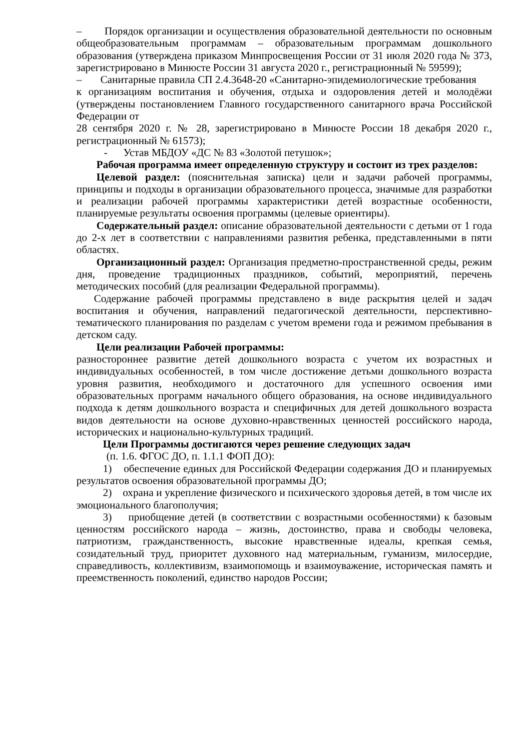– Порядок организации и осуществления образовательной деятельности по основным общеобразовательным программам – образовательным программам дошкольного образования (утверждена приказом Минпросвещения России от 31 июля 2020 года № 373, зарегистрировано в Минюсте России 31 августа 2020 г., регистрационный № 59599);
– Санитарные правила СП 2.4.3648-20 «Санитарно-эпидемиологические требования
к организациям воспитания и обучения, отдыха и оздоровления детей и молодёжи (утверждены постановлением Главного государственного санитарного врача Российской Федерации от
28 сентября 2020 г. № 28, зарегистрировано в Минюсте России 18 декабря 2020 г., регистрационный № 61573);
- Устав МБДОУ «ДС № 83 «Золотой петушок»;
Рабочая программа имеет определенную структуру и состоит из трех разделов:
Целевой раздел: (пояснительная записка) цели и задачи рабочей программы, принципы и подходы в организации образовательного процесса, значимые для разработки и реализации рабочей программы характеристики детей возрастные особенности, планируемые результаты освоения программы (целевые ориентиры).
Содержательный раздел: описание образовательной деятельности с детьми от 1 года до 2-х лет в соответствии с направлениями развития ребенка, представленными в пяти областях.
Организационный раздел: Организация предметно-пространственной среды, режим дня, проведение традиционных праздников, событий, мероприятий, перечень методических пособий (для реализации Федеральной программы).
Содержание рабочей программы представлено в виде раскрытия целей и задач воспитания и обучения, направлений педагогической деятельности, перспективно-тематического планирования по разделам с учетом времени года и режимом пребывания в детском саду.
Цели реализации Рабочей программы:
разностороннее развитие детей дошкольного возраста с учетом их возрастных и индивидуальных особенностей, в том числе достижение детьми дошкольного возраста уровня развития, необходимого и достаточного для успешного освоения ими образовательных программ начального общего образования, на основе индивидуального подхода к детям дошкольного возраста и специфичных для детей дошкольного возраста видов деятельности на основе духовно-нравственных ценностей российского народа, исторических и национально-культурных традиций.
Цели Программы достигаются через решение следующих задач
(п. 1.6. ФГОС ДО, п. 1.1.1 ФОП ДО):
1) обеспечение единых для Российской Федерации содержания ДО и планируемых результатов освоения образовательной программы ДО;
2) охрана и укрепление физического и психического здоровья детей, в том числе их эмоционального благополучия;
3) приобщение детей (в соответствии с возрастными особенностями) к базовым ценностям российского народа – жизнь, достоинство, права и свободы человека, патриотизм, гражданственность, высокие нравственные идеалы, крепкая семья, созидательный труд, приоритет духовного над материальным, гуманизм, милосердие, справедливость, коллективизм, взаимопомощь и взаимоуважение, историческая память и преемственность поколений, единство народов России;